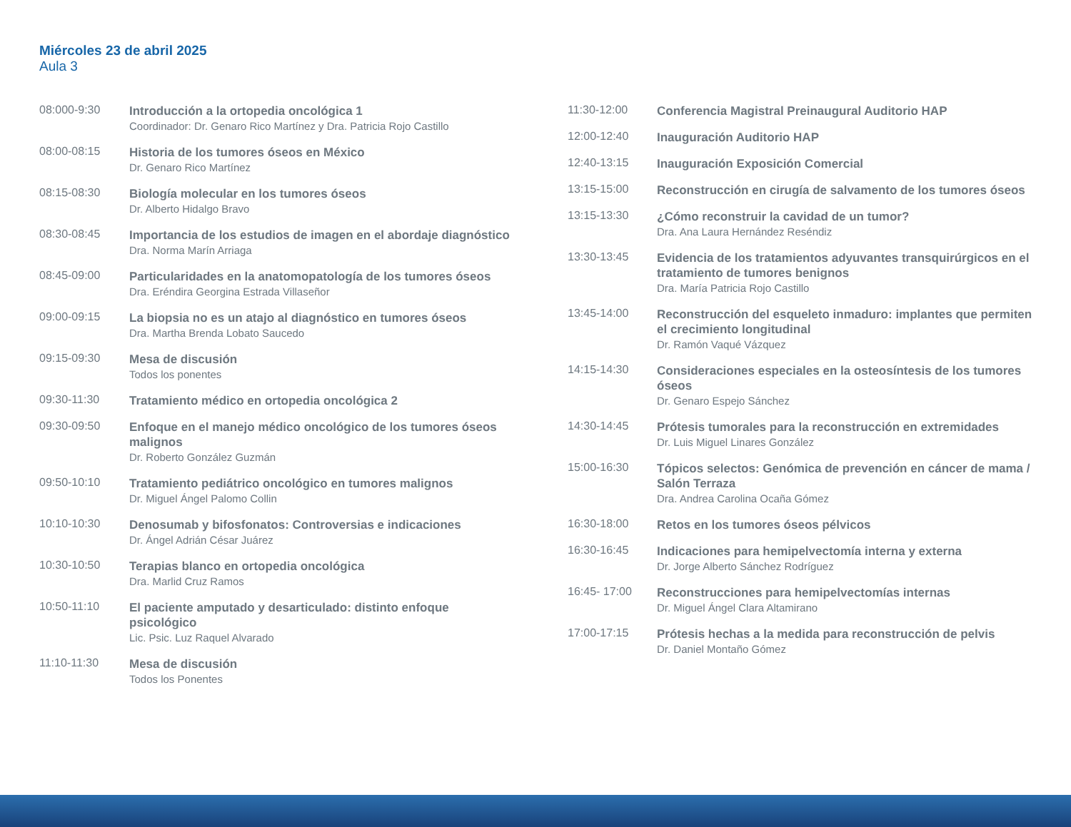Miércoles 23 de abril 2025
Aula 3
08:000-9:30
Introducción a la ortopedia oncológica 1
Coordinador: Dr. Genaro Rico Martínez y Dra. Patricia Rojo Castillo
08:00-08:15
Historia de los tumores óseos en México
Dr. Genaro Rico Martínez
08:15-08:30
Biología molecular en los tumores óseos
Dr. Alberto Hidalgo Bravo
08:30-08:45
Importancia de los estudios de imagen en el abordaje diagnóstico
Dra. Norma Marín Arriaga
08:45-09:00
Particularidades en la anatomopatología de los tumores óseos
Dra. Eréndira Georgina Estrada Villaseñor
09:00-09:15
La biopsia no es un atajo al diagnóstico en tumores óseos
Dra. Martha Brenda Lobato Saucedo
09:15-09:30
Mesa de discusión
Todos los ponentes
09:30-11:30
Tratamiento médico en ortopedia oncológica 2
09:30-09:50
Enfoque en el manejo médico oncológico de los tumores óseos malignos
Dr. Roberto González Guzmán
09:50-10:10
Tratamiento pediátrico oncológico en tumores malignos
Dr. Miguel Ángel Palomo Collin
10:10-10:30
Denosumab y bifosfonatos: Controversias e indicaciones
Dr. Ángel Adrián César Juárez
10:30-10:50
Terapias blanco en ortopedia oncológica
Dra. Marlid Cruz Ramos
10:50-11:10
El paciente amputado y desarticulado: distinto enfoque psicológico
Lic. Psic. Luz Raquel Alvarado
11:10-11:30
Mesa de discusión
Todos los Ponentes
11:30-12:00
Conferencia Magistral Preinaugural Auditorio HAP
12:00-12:40
Inauguración Auditorio HAP
12:40-13:15
Inauguración Exposición Comercial
13:15-15:00
Reconstrucción en cirugía de salvamento de los tumores óseos
13:15-13:30
¿Cómo reconstruir la cavidad de un tumor?
Dra. Ana Laura Hernández Reséndiz
13:30-13:45
Evidencia de los tratamientos adyuvantes transquirúrgicos en el tratamiento de tumores benignos
Dra. María Patricia Rojo Castillo
13:45-14:00
Reconstrucción del esqueleto inmaduro: implantes que permiten el crecimiento longitudinal
Dr. Ramón Vaqué Vázquez
14:15-14:30
Consideraciones especiales en la osteosíntesis de los tumores óseos
Dr. Genaro Espejo Sánchez
14:30-14:45
Prótesis tumorales para la reconstrucción en extremidades
Dr. Luis Miguel Linares González
15:00-16:30
Tópicos selectos: Genómica de prevención en cáncer de mama / Salón Terraza
Dra. Andrea Carolina Ocaña Gómez
16:30-18:00
Retos en los tumores óseos pélvicos
16:30-16:45
Indicaciones para hemipelvectomía interna y externa
Dr. Jorge Alberto Sánchez Rodríguez
16:45- 17:00
Reconstrucciones para hemipelvectomías internas
Dr. Miguel Ángel Clara Altamirano
17:00-17:15
Prótesis hechas a la medida para reconstrucción de pelvis
Dr. Daniel Montaño Gómez